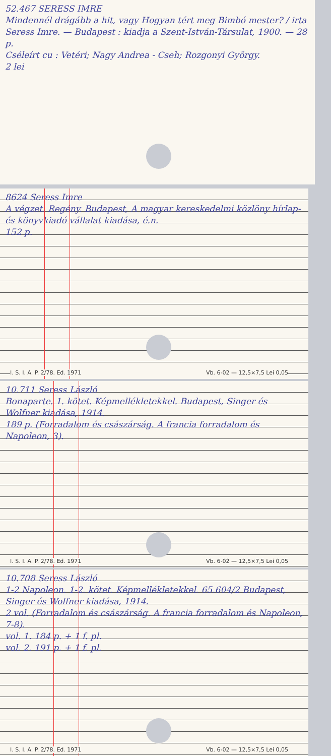52.467 SERESS IMRE
Mindennél drágább a hit, vagy Hogyan tért meg Bimbó mester? / irta Seress Imre. — Budapest : kiadja a Szent-István-Társulat, 1900. — 28 p.
Cséleírt cu : Vetéri; Nagy Andrea - Cseh; Rozgonyi György.
2 lei
8624 Seress Imre
A végzet. Regény. Budapest, A magyar kereskedelmi közlöny hírlap- és könyvkiadó vállalat kiadása, é.n.
152 p.
I. S. I. A. P. 2/78. Ed. 1971 Vb. 6-02 — 12,5×7,5 Lei 0,05
10.711 Seress László
Bonaparte. 1. kötet. Képmellékletekkel. Budapest, Singer és Wolfner kiadása, 1914.
189 p. (Forradalom és császárság. A francia forradalom és Napoleon, 3).
I. S. I. A. P. 2/78. Ed. 1971 Vb. 6-02 — 12,5×7,5 Lei 0,05
10.708 Seress László
1-2 Napoleon. 1-2. kötet. Képmellékletekkel. 65.604/2 Budapest, Singer és Wolfner kiadása, 1914.
2 vol. (Forradalom és császárság. A francia forradalom és Napoleon, 7-8).
vol. 1. 184 p. + 1 f. pl.
vol. 2. 191 p. + 1 f. pl.
I. S. I. A. P. 2/78. Ed. 1971 Vb. 6-02 — 12,5×7,5 Lei 0,05